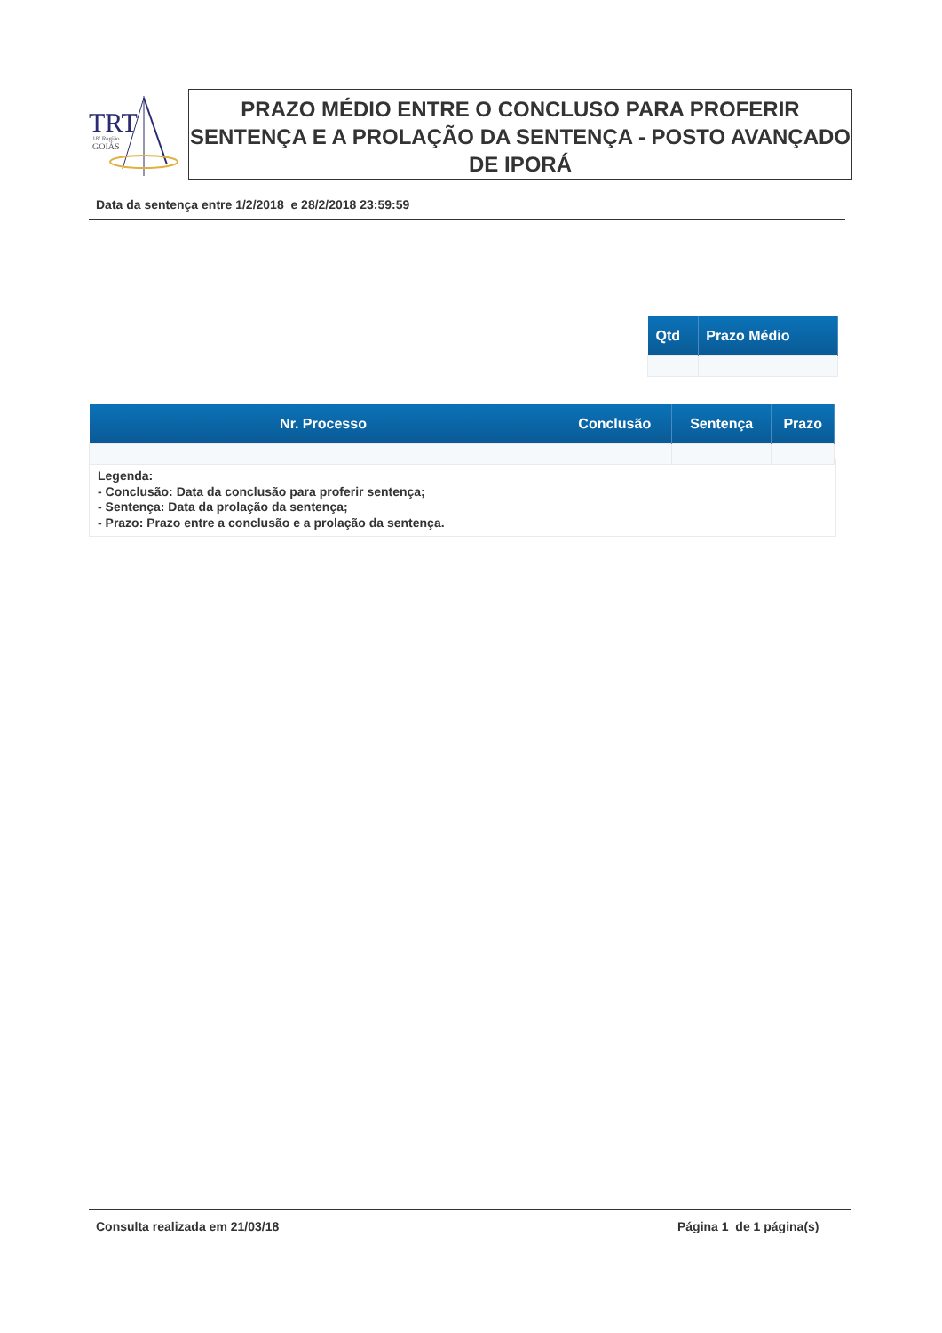TRT
18ª Região
GOIÁS
PRAZO MÉDIO ENTRE O CONCLUSO PARA PROFERIR SENTENÇA E A PROLAÇÃO DA SENTENÇA - POSTO AVANÇADO DE IPORÁ
Data da sentença entre 1/2/2018 e 28/2/2018 23:59:59
| Qtd | Prazo Médio |
| --- | --- |
| Nr. Processo | Conclusão | Sentença | Prazo |
| --- | --- | --- | --- |
Legenda:
- Conclusão: Data da conclusão para proferir sentença;
- Sentença: Data da prolação da sentença;
- Prazo: Prazo entre a conclusão e a prolação da sentença.
Consulta realizada em 21/03/18 Página 1 de 1 página(s)